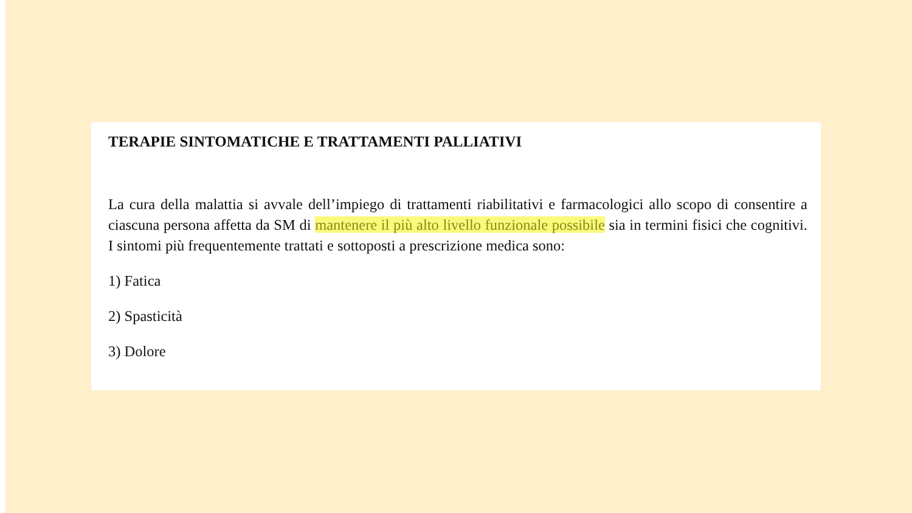TERAPIE SINTOMATICHE E TRATTAMENTI PALLIATIVI
La cura della malattia si avvale dell’impiego di trattamenti riabilitativi e farmacologici allo scopo di consentire a ciascuna persona affetta da SM di mantenere il più alto livello funzionale possibile sia in termini fisici che cognitivi. I sintomi più frequentemente trattati e sottoposti a prescrizione medica sono:
1) Fatica
2) Spasticità
3) Dolore